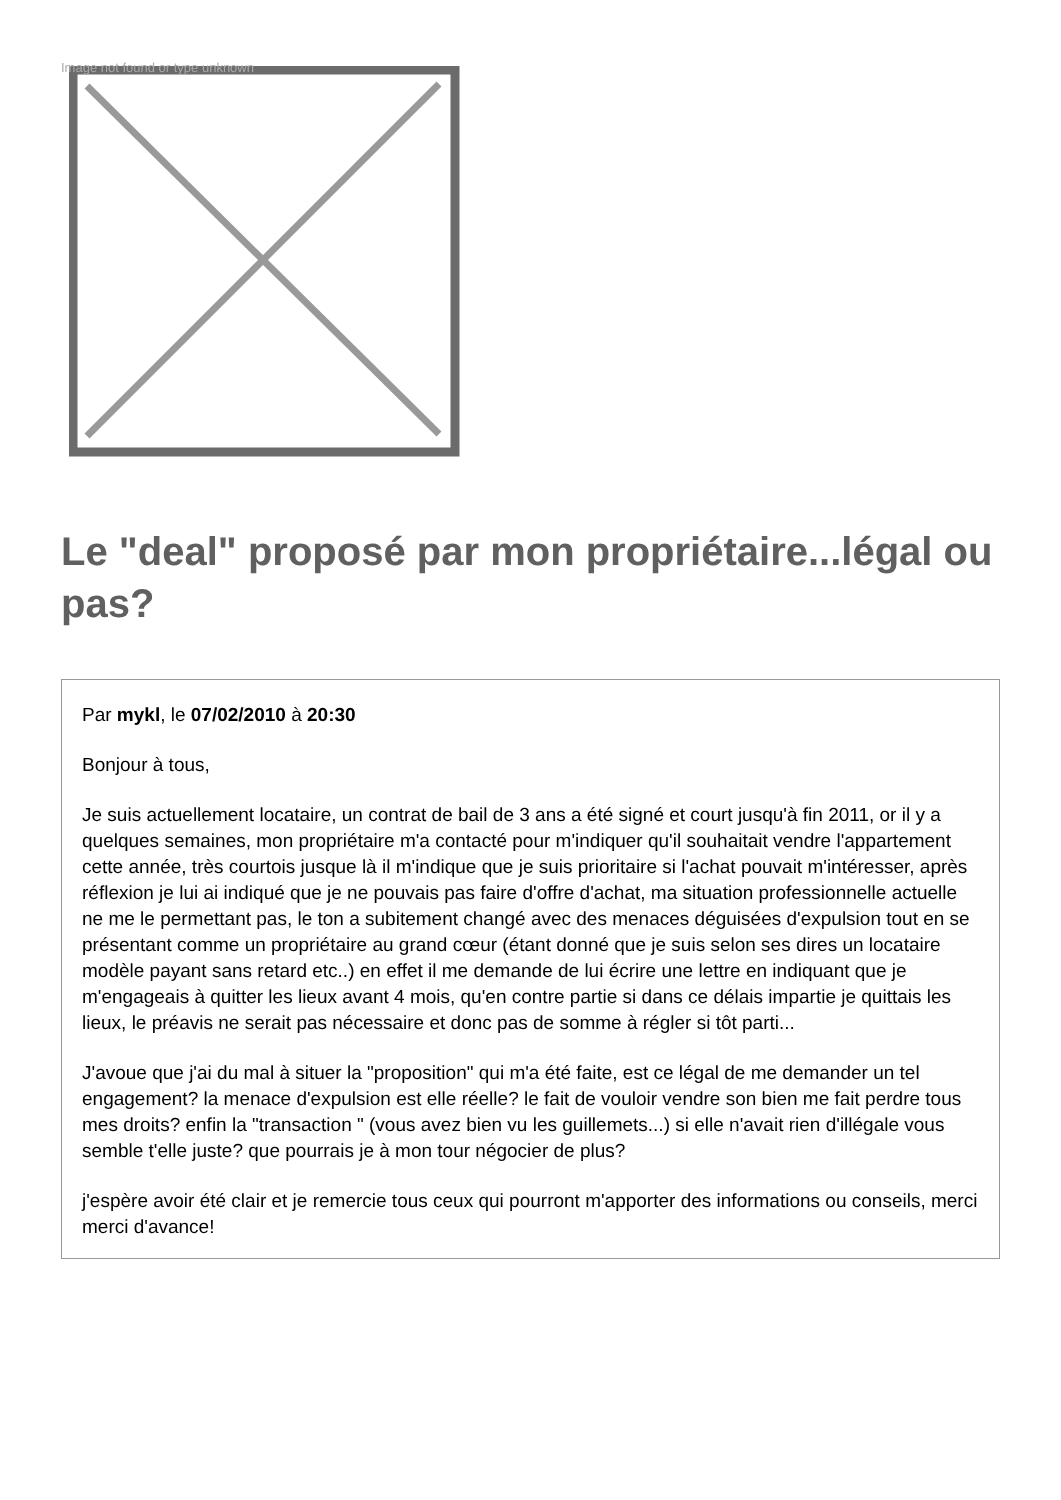Image not found or type unknown
Le "deal" proposé par mon propriétaire...légal ou pas?
Par mykl, le 07/02/2010 à 20:30
Bonjour à tous,
Je suis actuellement locataire, un contrat de bail de 3 ans a été signé et court jusqu'à fin 2011, or il y a quelques semaines, mon propriétaire m'a contacté pour m'indiquer qu'il souhaitait vendre l'appartement cette année, très courtois jusque là il m'indique que je suis prioritaire si l'achat pouvait m'intéresser, après réflexion je lui ai indiqué que je ne pouvais pas faire d'offre d'achat, ma situation professionnelle actuelle ne me le permettant pas, le ton a subitement changé avec des menaces déguisées d'expulsion tout en se présentant comme un propriétaire au grand cœur (étant donné que je suis selon ses dires un locataire modèle payant sans retard etc..) en effet il me demande de lui écrire une lettre en indiquant que je m'engageais à quitter les lieux avant 4 mois, qu'en contre partie si dans ce délais impartie je quittais les lieux, le préavis ne serait pas nécessaire et donc pas de somme à régler si tôt parti...
J'avoue que j'ai du mal à situer la "proposition" qui m'a été faite, est ce légal de me demander un tel engagement? la menace d'expulsion est elle réelle? le fait de vouloir vendre son bien me fait perdre tous mes droits? enfin la "transaction " (vous avez bien vu les guillemets...) si elle n'avait rien d'illégale vous semble t'elle juste? que pourrais je à mon tour négocier de plus?
j'espère avoir été clair et je remercie tous ceux qui pourront m'apporter des informations ou conseils, merci merci d'avance!